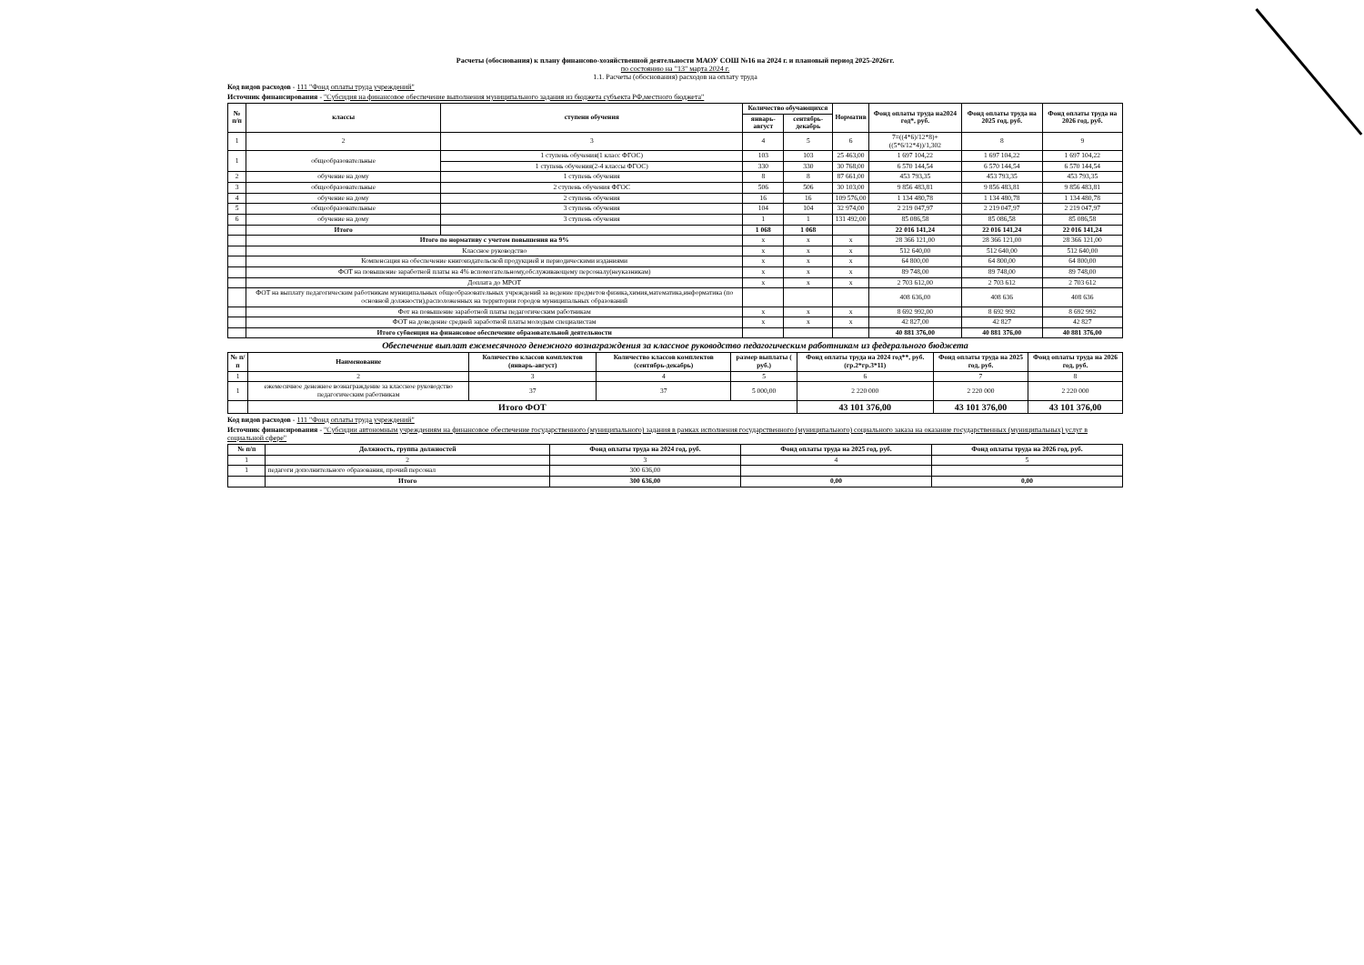Расчеты (обоснования) к плану финансово-хозяйственной деятельности МАОУ СОШ №16 на 2024 г. и плановый период 2025-2026гг.
по состоянию на "13" марта 2024 г.
1.1. Расчеты (обоснования) расходов на оплату труда
Код видов расходов - 111 "Фонд оплаты труда учреждений"
Источник финансирования - "Субсидия на финансовое обеспечение выполнения муниципального задания из бюджета субъекта РФ,местного бюджета"
| № п/п | классы | ступени обучения | Количество обучающихся | | Норматив | Фонд оплаты труда на2024 год*, руб. | Фонд оплаты труда на 2025 год, руб. | Фонд оплаты труда на 2026 год, руб. |
| --- | --- | --- | --- | --- | --- | --- | --- | --- |
| | | | январь-август | сентябрь-декабрь | | | | |
| 1 | 2 | 3 | 4 | 5 | 6 | 7=((4*6)/12*8)+((5*6/12*4))/1,302 | 8 | 9 |
| 1 | общеобразовательные | 1 ступень обучения(1 класс ФГОС) | 103 | 103 | 25 463,00 | 1 697 104,22 | 1 697 104,22 | 1 697 104,22 |
| | | 1 ступень обучения(2-4 классы ФГОС) | 330 | 330 | 30 768,00 | 6 570 144,54 | 6 570 144,54 | 6 570 144,54 |
| 2 | обучение на дому | 1 ступень обучения | 8 | 8 | 87 661,00 | 453 793,35 | 453 793,35 | 453 793,35 |
| 3 | общеобразовательные | 2 ступень обучения ФГОС | 506 | 506 | 30 103,00 | 9 856 483,81 | 9 856 483,81 | 9 856 483,81 |
| 4 | обучение на дому | 2 ступень обучения | 16 | 16 | 109 576,00 | 1 134 480,78 | 1 134 480,78 | 1 134 480,78 |
| 5 | общеобразовательные | 3 ступень обучения | 104 | 104 | 32 974,00 | 2 219 047,97 | 2 219 047,97 | 2 219 047,97 |
| 6 | обучение на дому | 3 ступень обучения | 1 | 1 | 131 492,00 | 85 086,58 | 85 086,58 | 85 086,58 |
| | Итого | | 1 068 | 1 068 | | 22 016 141,24 | 22 016 141,24 | 22 016 141,24 |
| | Итого по нормативу с учетом повышения на 9% | | х | х | х | 28 366 121,00 | 28 366 121,00 | 28 366 121,00 |
| | Классное руководство | | х | х | х | 512 640,00 | 512 640,00 | 512 640,00 |
| | Компенсация на обеспечение книгоиздательской продукцией и периодическими изданиями | | х | х | х | 64 800,00 | 64 800,00 | 64 800,00 |
| | ФОТ на повышение заработной платы на 4% вспомогательному,обслуживающему персоналу(неуказникам) | | х | х | х | 89 748,00 | 89 748,00 | 89 748,00 |
| | Доплата до МРОТ | | х | х | х | 2 703 612,00 | 2 703 612 | 2 703 612 |
| | ФОТ на выплату педагогическим работникам муниципальных общеобразовательных учреждений за ведение предметов физика,химия,математика,информатика (по основной должности),расположенных на территории городов муниципальных образований | | | | | 408 636,00 | 408 636 | 408 636 |
| | Фот на повышение заработной платы педагогическим работникам | | х | х | х | 8 692 992,00 | 8 692 992 | 8 692 992 |
| | ФОТ на доведение средней заработной платы молодым специалистам | | х | х | х | 42 827,00 | 42 827 | 42 827 |
| | Итого субвенция на финансовое обеспечение образовательной деятельности | | | | | 40 881 376,00 | 40 881 376,00 | 40 881 376,00 |
Обеспечение выплат ежемесячного денежного вознаграждения за классное руководство педагогическим работникам из федерального бюджета
| № п/п | Наименование | Количество классов комплектов (январь-август) | Количество классов комплектов (сентябрь-декабрь) | размер выплаты ( руб.) | Фонд оплаты труда на 2024 год**, руб. (гр.2*гр.3*11) | Фонд оплаты труда на 2025 год, руб. | Фонд оплаты труда на 2026 год, руб. |
| --- | --- | --- | --- | --- | --- | --- | --- |
| 1 | 2 | 3 | 4 | 5 | 6 | 7 | 8 |
| 1 | ежемесячное денежное вознаграждение за классное руководство педагогическим работникам | 37 | 37 | 5 000,00 | 2 220 000 | 2 220 000 | 2 220 000 |
| | Итого ФОТ | | | | 43 101 376,00 | 43 101 376,00 | 43 101 376,00 |
Код видов расходов - 111 "Фонд оплаты труда учреждений"
Источник финансирования - "Субсидии автономным учреждениям на финансовое обеспечение государственного (муниципального) задания в рамках исполнения государственного (муниципального) социального заказа на оказание государственных (муниципальных) услуг в социальной сфере"
| № п/п | Должность, группа должностей | Фонд оплаты труда на 2024 год, руб. | Фонд оплаты труда на 2025 год, руб. | Фонд оплаты труда на 2026 год, руб. |
| --- | --- | --- | --- | --- |
| 1 | 2 | 3 | 4 | 5 |
| 1 | педагоги дополнительного образования, прочий персонал | 300 636,00 | | |
| | Итого | 300 636,00 | 0,00 | 0,00 |